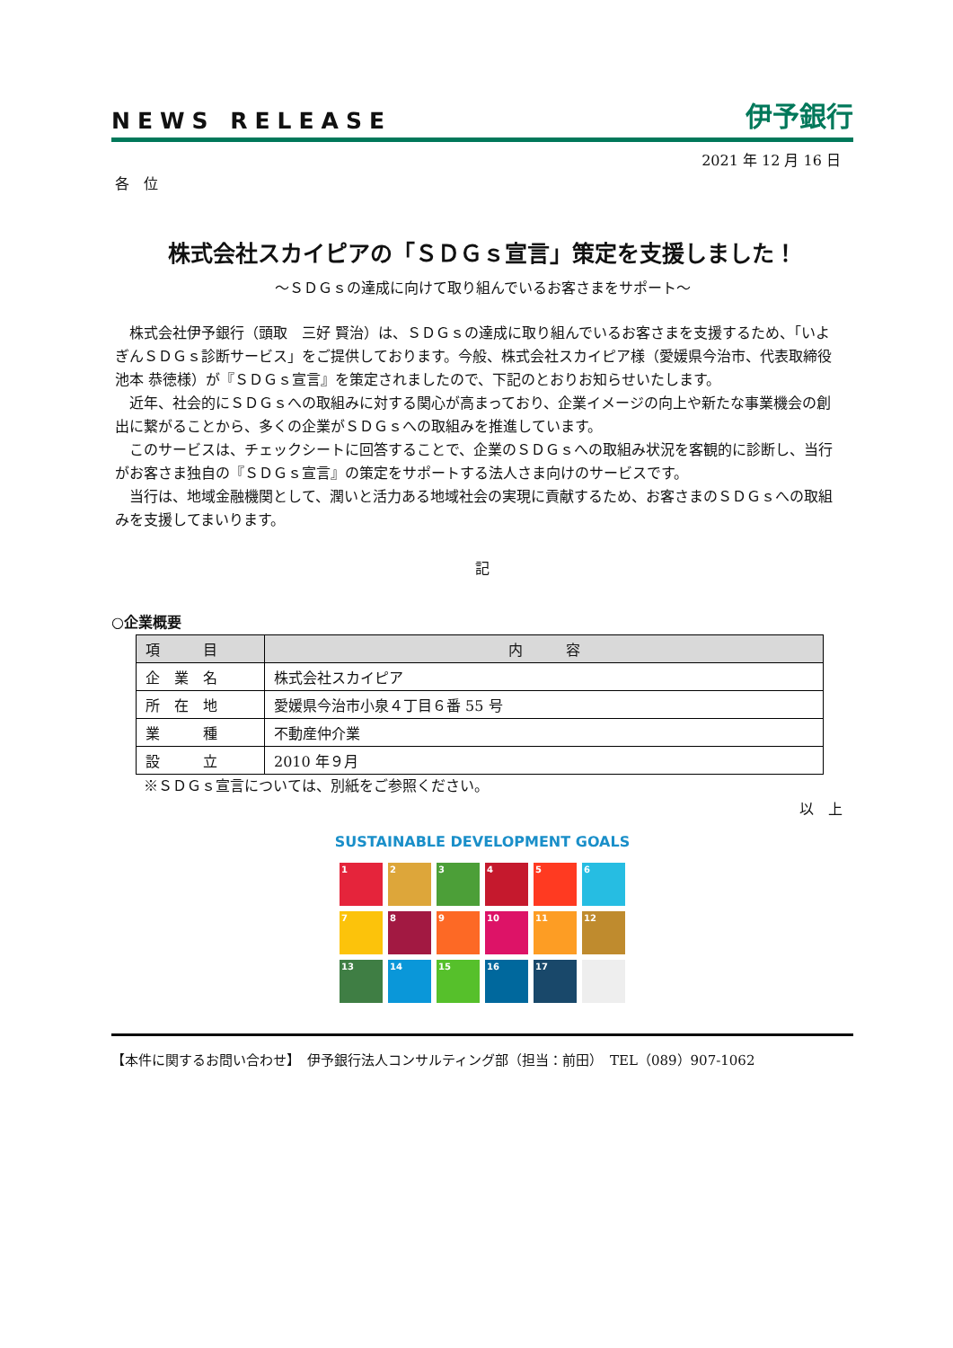NEWS RELEASE 伊予銀行
2021 年 12 月 16 日
各　位
株式会社スカイピアの「ＳＤＧｓ宣言」策定を支援しました！
～ＳＤＧｓの達成に向けて取り組んでいるお客さまをサポート～
　株式会社伊予銀行（頭取　三好 賢治）は、ＳＤＧｓの達成に取り組んでいるお客さまを支援するため、「いよぎんＳＤＧｓ診断サービス」をご提供しております。今般、株式会社スカイピア様（愛媛県今治市、代表取締役　池本 恭徳様）が『ＳＤＧｓ宣言』を策定されましたので、下記のとおりお知らせいたします。
　近年、社会的にＳＤＧｓへの取組みに対する関心が高まっており、企業イメージの向上や新たな事業機会の創出に繋がることから、多くの企業がＳＤＧｓへの取組みを推進しています。
　このサービスは、チェックシートに回答することで、企業のＳＤＧｓへの取組み状況を客観的に診断し、当行がお客さま独自の『ＳＤＧｓ宣言』の策定をサポートする法人さま向けのサービスです。
　当行は、地域金融機関として、潤いと活力ある地域社会の実現に貢献するため、お客さまのＳＤＧｓへの取組みを支援してまいります。
記
○企業概要
| 項 目 | 内 容 |
| --- | --- |
| 企 業 名 | 株式会社スカイピア |
| 所 在 地 | 愛媛県今治市小泉４丁目６番 55 号 |
| 業 種 | 不動産仲介業 |
| 設 立 | 2010 年９月 |
※ＳＤＧｓ宣言については、別紙をご参照ください。
以　上
SUSTAINABLE DEVELOPMENT GOALS
1
2
3
4
5
6
7
8
9
10
11
12
13
14
15
16
17
【本件に関するお問い合わせ】　伊予銀行法人コンサルティング部（担当：前田）　TEL（089）907-1062